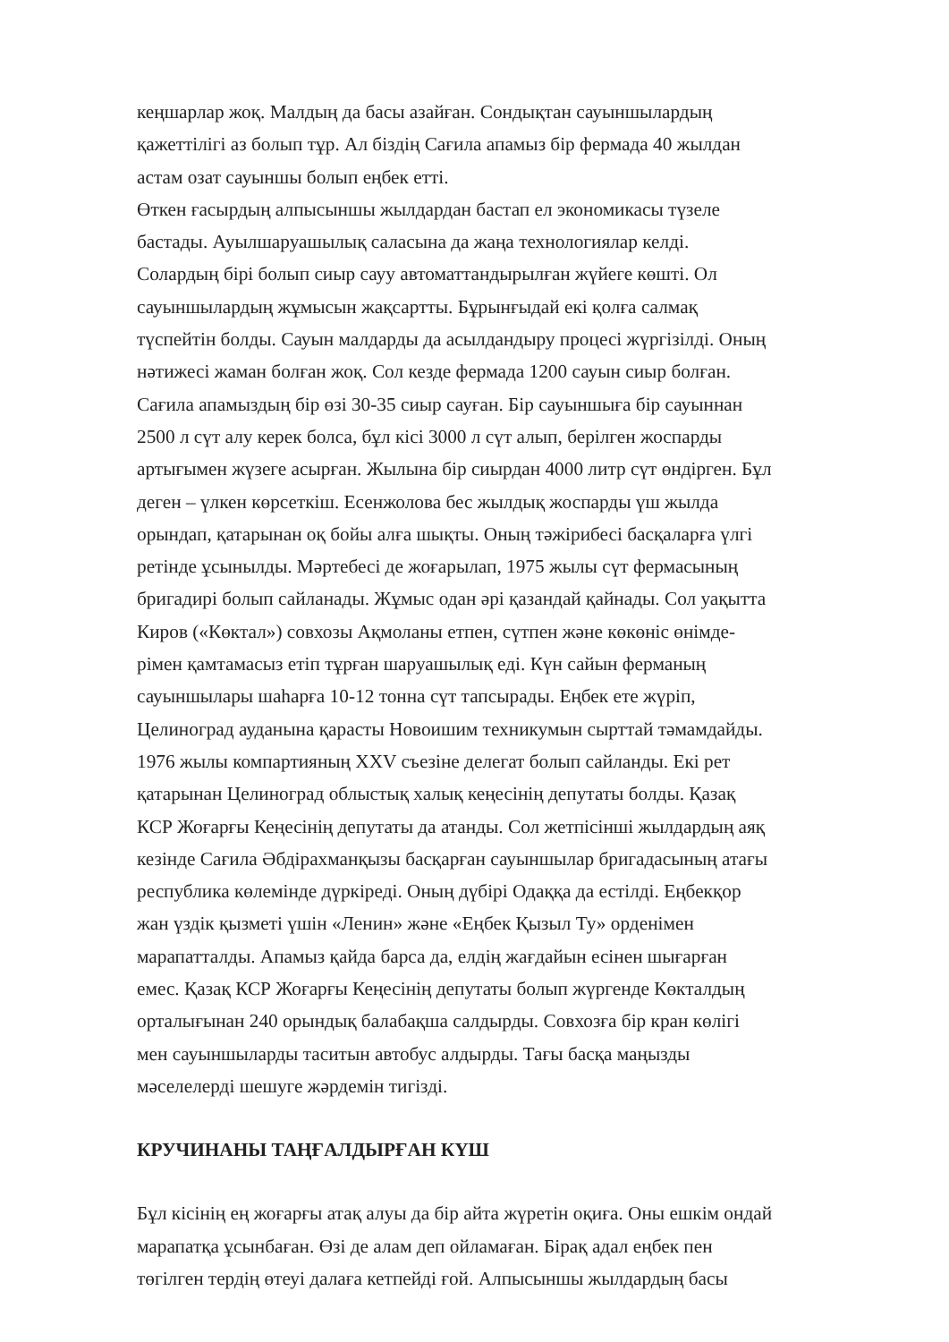кеңшарлар жоқ. Малдың да басы азайған. Сондықтан сауыншылардың
қажеттілігі аз болып тұр. Ал біздің Сағила апамыз бір фермада 40 жылдан
астам озат сауыншы болып еңбек етті.
Өткен ғасырдың алпысыншы жылдардан бастап ел экономикасы түзеле
бастады. Ауылшаруашылық саласына да жаңа технологиялар келді.
Солардың бірі болып сиыр сауу автоматтандырылған жүйеге көшті. Ол
сауыншылардың жұмысын жақсартты. Бұрынғыдай екі қолға салмақ
түспейтін болды. Сауын малдарды да асылдандыру процесі жүргізілді. Оның
нәтижесі жаман болған жоқ. Сол кезде фермада 1200 сауын сиыр болған.
Сағила апамыздың бір өзі 30-35 сиыр сауған. Бір сауыншыға бір сауыннан
2500 л сүт алу керек болса, бұл кісі 3000 л сүт алып, берілген жоспарды
артығымен жүзеге асырған. Жылына бір сиырдан 4000 литр сүт өндірген. Бұл
деген – үлкен көрсеткіш. Есенжолова бес жылдық жоспарды үш жылда
орындап, қатарынан оқ бойы алға шықты. Оның тәжірибесі басқаларға үлгі
ретінде ұсынылды. Мәртебесі де жоғарылап, 1975 жылы сүт фермасының
бригадирі болып сайланады. Жұмыс одан әрі қазандай қайнады. Сол уақытта
Киров («Көктал») совхозы Ақмоланы етпен, сүтпен және көкөніс өнімде-
рімен қамтамасыз етіп тұрған шаруашылық еді. Күн сайын ферманың
сауыншылары шаһарға 10-12 тонна сүт тапсырады. Еңбек ете жүріп,
Целиноград ауданына қарасты Новоишим техникумын сырттай тәмамдайды.
1976 жылы компартияның XXV съезіне делегат болып сайланды. Екі рет
қатарынан Целиноград облыстық халық кеңесінің депутаты болды. Қазақ
КСР Жоғарғы Кеңесінің депутаты да атанды. Сол жетпісінші жылдардың аяқ
кезінде Сағила Әбдірахманқызы басқарған сауыншылар бригадасының атағы
республика көлемінде дүркіреді. Оның дүбірі Одаққа да естілді. Еңбекқор
жан үздік қызметі үшін «Ленин» және «Еңбек Қызыл Ту» орденімен
марапатталды. Апамыз қайда барса да, елдің жағдайын есінен шығарған
емес. Қазақ КСР Жоғарғы Кеңесінің депутаты болып жүргенде Көкталдың
орталығынан 240 орындық балабақша салдырды. Совхозға бір кран көлігі
мен сауыншыларды таситын автобус алдырды. Тағы басқа маңызды
мәселелерді шешуге жәрдемін тигізді.
КРУЧИНАНЫ ТАҢҒАЛДЫРҒАН КҮШ
Бұл кісінің ең жоғарғы атақ алуы да бір айта жүретін оқиға. Оны ешкім ондай
марапатқа ұсынбаған. Өзі де алам деп ойламаған. Бірақ адал еңбек пен
төгілген тердің өтеуі далаға кетпейді ғой. Алпысыншы жылдардың басы